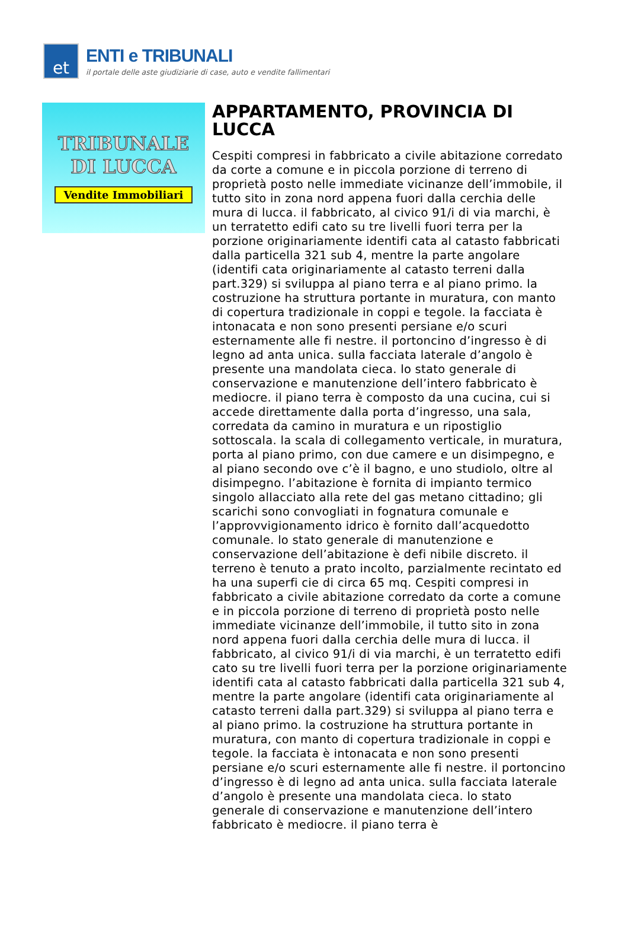et
ENTI e TRIBUNALI
il portale delle aste giudiziarie di case, auto e vendite fallimentari
TRIBUNALE
DI LUCCA
Vendite Immobiliari
APPARTAMENTO, PROVINCIA DI LUCCA
Cespiti compresi in fabbricato a civile abitazione corredato da corte a comune e in piccola porzione di terreno di proprietà posto nelle immediate vicinanze dell’immobile, il tutto sito in zona nord appena fuori dalla cerchia delle mura di lucca. il fabbricato, al civico 91/i di via marchi, è un terratetto edifi cato su tre livelli fuori terra per la porzione originariamente identifi cata al catasto fabbricati dalla particella 321 sub 4, mentre la parte angolare (identifi cata originariamente al catasto terreni dalla part.329) si sviluppa al piano terra e al piano primo. la costruzione ha struttura portante in muratura, con manto di copertura tradizionale in coppi e tegole. la facciata è intonacata e non sono presenti persiane e/o scuri esternamente alle fi nestre. il portoncino d’ingresso è di legno ad anta unica. sulla facciata laterale d’angolo è presente una mandolata cieca. lo stato generale di conservazione e manutenzione dell’intero fabbricato è mediocre. il piano terra è composto da una cucina, cui si accede direttamente dalla porta d’ingresso, una sala, corredata da camino in muratura e un ripostiglio sottoscala. la scala di collegamento verticale, in muratura, porta al piano primo, con due camere e un disimpegno, e al piano secondo ove c’è il bagno, e uno studiolo, oltre al disimpegno. l’abitazione è fornita di impianto termico singolo allacciato alla rete del gas metano cittadino; gli scarichi sono convogliati in fognatura comunale e l’approvvigionamento idrico è fornito dall’acquedotto comunale. lo stato generale di manutenzione e conservazione dell’abitazione è defi nibile discreto. il terreno è tenuto a prato incolto, parzialmente recintato ed ha una superfi cie di circa 65 mq. Cespiti compresi in fabbricato a civile abitazione corredato da corte a comune e in piccola porzione di terreno di proprietà posto nelle immediate vicinanze dell’immobile, il tutto sito in zona nord appena fuori dalla cerchia delle mura di lucca. il fabbricato, al civico 91/i di via marchi, è un terratetto edifi cato su tre livelli fuori terra per la porzione originariamente identifi cata al catasto fabbricati dalla particella 321 sub 4, mentre la parte angolare (identifi cata originariamente al catasto terreni dalla part.329) si sviluppa al piano terra e al piano primo. la costruzione ha struttura portante in muratura, con manto di copertura tradizionale in coppi e tegole. la facciata è intonacata e non sono presenti persiane e/o scuri esternamente alle fi nestre. il portoncino d’ingresso è di legno ad anta unica. sulla facciata laterale d’angolo è presente una mandolata cieca. lo stato generale di conservazione e manutenzione dell’intero fabbricato è mediocre. il piano terra è